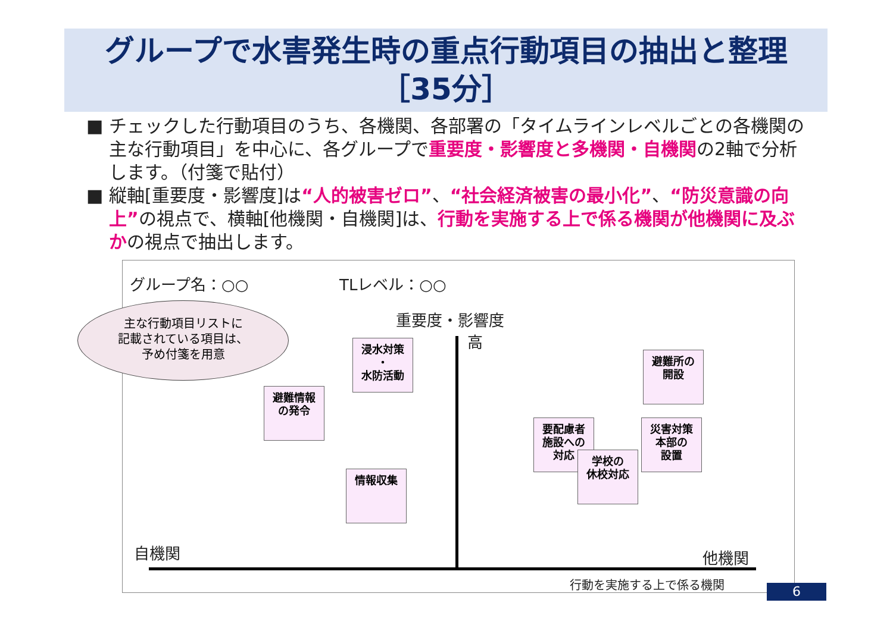グループで水害発生時の重点行動項目の抽出と整理
［35分］
■ チェックした行動項目のうち、各機関、各部署の「タイムラインレベルごとの各機関の主な行動項目」を中心に、各グループで重要度・影響度と多機関・自機関の2軸で分析します。（付箋で貼付）
■ 縦軸[重要度・影響度]は“人的被害ゼロ”、“社会経済被害の最小化”、“防災意識の向上”の視点で、横軸[他機関・自機関]は、行動を実施する上で係る機関が他機関に及ぶかの視点で抽出します。
グループ名：○○ TLレベル：○○
重要度・影響度
高
主な行動項目リストに
記載されている項目は、
予め付箋を用意
浸水対策
・
水防活動
避難情報
の発令
情報収集
避難所の
開設
要配慮者
施設への
対応
学校の
休校対応
災害対策
本部の
設置
自機関 他機関
行動を実施する上で係る機関
6